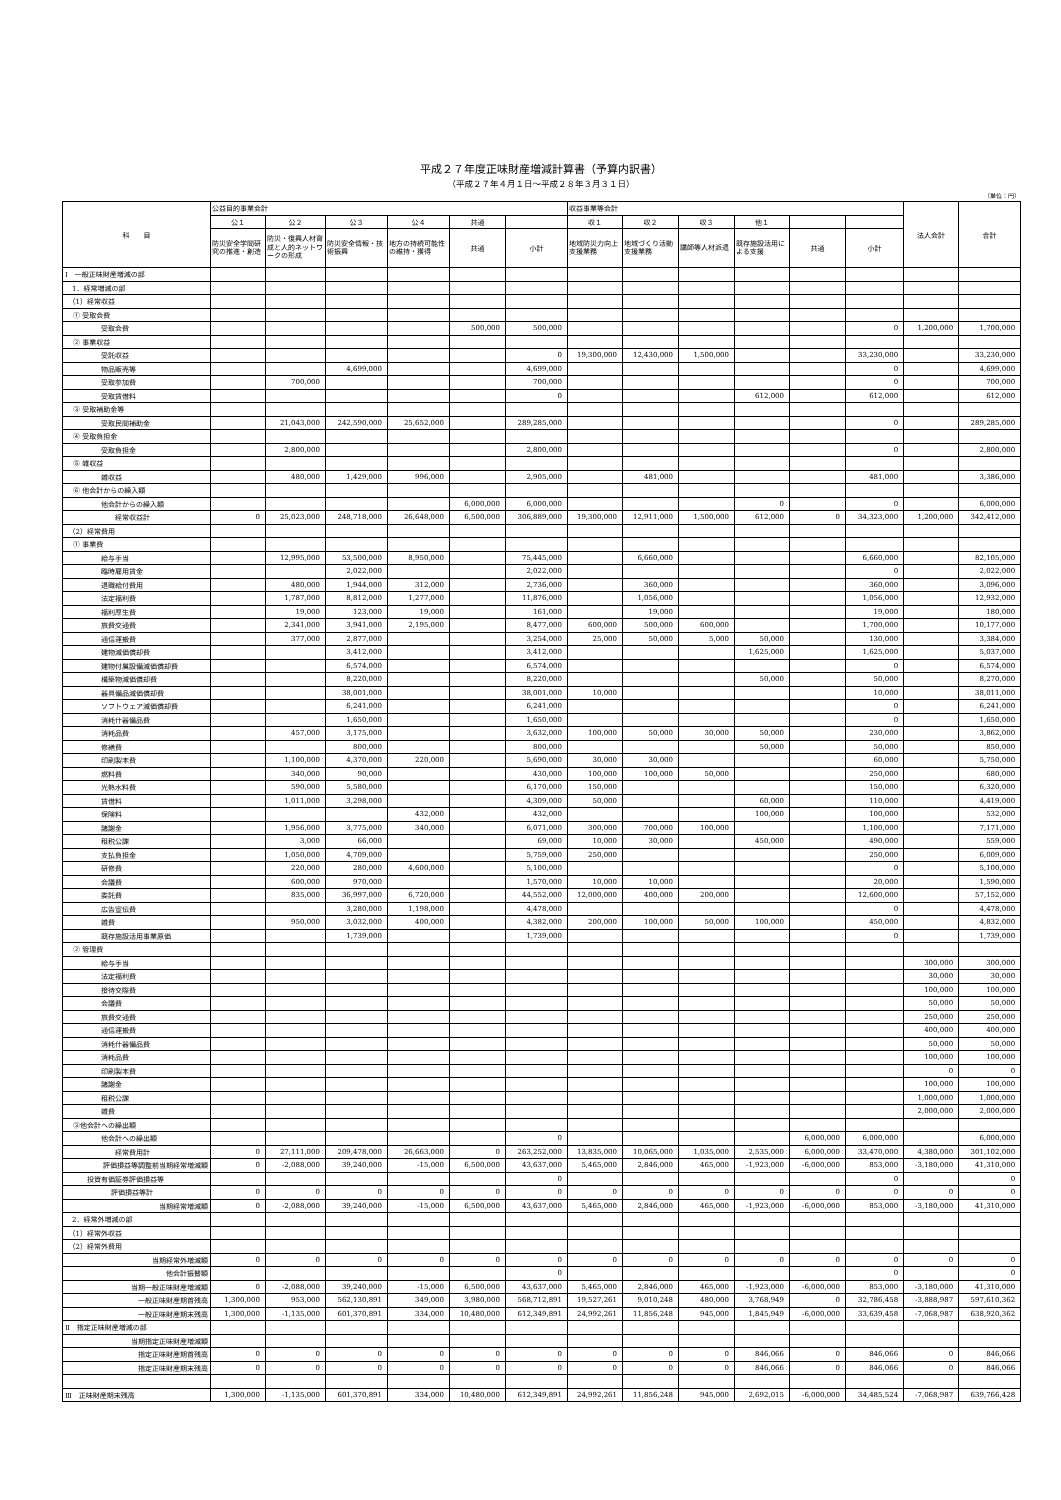平成２７年度正味財産増減計算書（予算内訳書）
（平成２７年４月１日～平成２８年３月３１日）
（単位：円）
| 科 目 | 公益目的事業会計 | | | | | | 収益事業等会計 | | | | | | 法人会計 | 合計 |
| --- | --- | --- | --- | --- | --- | --- | --- | --- | --- | --- | --- | --- | --- | --- |
| | 公１ | 公２ | 公３ | 公４ | 共通 | | 収１ | 収２ | 収３ | 他１ | | | | |
| | 防災安全学間研究の推進・創造 | 防災・復興人材育成と人的ネットワークの形成 | 防災安全情報・技術振興 | 地方の持続可能性の維持・獲得 | 共通 | 小計 | 地域防災力向上支援業務 | 地域づくり活動支援業務 | 講師等人材派遣 | 既存施設活用による支援 | 共通 | 小計 | | |
| Ⅰ 一般正味財産増減の部 | | | | | | | | | | | | | | |
| 1．経常増減の部 | | | | | | | | | | | | | | |
| （1）経常収益 | | | | | | | | | | | | | | |
| ① 受取会費 | | | | | | | | | | | | | | |
| 受取会費 | | | | | 500,000 | 500,000 | | | | | | 0 | 1,200,000 | 1,700,000 |
| ② 事業収益 | | | | | | | | | | | | | | |
| 受託収益 | | | | | | 0 | 19,300,000 | 12,430,000 | 1,500,000 | | | 33,230,000 | | 33,230,000 |
| 物品販売等 | | | 4,699,000 | | | 4,699,000 | | | | | | 0 | | 4,699,000 |
| 受取参加費 | | 700,000 | | | | 700,000 | | | | | | 0 | | 700,000 |
| 受取賃借料 | | | | | | 0 | | | | 612,000 | | 612,000 | | 612,000 |
| ③ 受取補助金等 | | | | | | | | | | | | | | |
| 受取民間補助金 | | 21,043,000 | 242,590,000 | 25,652,000 | | 289,285,000 | | | | | | 0 | | 289,285,000 |
| ④ 受取負担金 | | | | | | | | | | | | | | |
| 受取負担金 | | 2,800,000 | | | | 2,800,000 | | | | | | 0 | | 2,800,000 |
| ⑤ 雑収益 | | | | | | | | | | | | | | |
| 雑収益 | | 480,000 | 1,429,000 | 996,000 | | 2,905,000 | | 481,000 | | | | 481,000 | | 3,386,000 |
| ⑥ 他会計からの繰入額 | | | | | | | | | | | | | | |
| 他会計からの繰入額 | | | | | 6,000,000 | 6,000,000 | | | | 0 | | 0 | | 6,000,000 |
| 経常収益計 | 0 | 25,023,000 | 248,718,000 | 26,648,000 | 6,500,000 | 306,889,000 | 19,300,000 | 12,911,000 | 1,500,000 | 612,000 | 0 | 34,323,000 | 1,200,000 | 342,412,000 |
| （2）経常費用 | | | | | | | | | | | | | | |
| ① 事業費 | | | | | | | | | | | | | | |
| 給与手当 | | 12,995,000 | 53,500,000 | 8,950,000 | | 75,445,000 | | 6,660,000 | | | | 6,660,000 | | 82,105,000 |
| 臨時雇用賃金 | | | 2,022,000 | | | 2,022,000 | | | | | | 0 | | 2,022,000 |
| 退職給付費用 | | 480,000 | 1,944,000 | 312,000 | | 2,736,000 | | 360,000 | | | | 360,000 | | 3,096,000 |
| 法定福利費 | | 1,787,000 | 8,812,000 | 1,277,000 | | 11,876,000 | | 1,056,000 | | | | 1,056,000 | | 12,932,000 |
| 福利厚生費 | | 19,000 | 123,000 | 19,000 | | 161,000 | | 19,000 | | | | 19,000 | | 180,000 |
| 旅費交通費 | | 2,341,000 | 3,941,000 | 2,195,000 | | 8,477,000 | 600,000 | 500,000 | 600,000 | | | 1,700,000 | | 10,177,000 |
| 通信運搬費 | | 377,000 | 2,877,000 | | | 3,254,000 | 25,000 | 50,000 | 5,000 | 50,000 | | 130,000 | | 3,384,000 |
| 建物減価償却費 | | | 3,412,000 | | | 3,412,000 | | | | 1,625,000 | | 1,625,000 | | 5,037,000 |
| 建物付属設備減価償却費 | | | 6,574,000 | | | 6,574,000 | | | | | | 0 | | 6,574,000 |
| 構築物減価償却費 | | | 8,220,000 | | | 8,220,000 | | | | 50,000 | | 50,000 | | 8,270,000 |
| 器具備品減価償却費 | | | 38,001,000 | | | 38,001,000 | 10,000 | | | | | 10,000 | | 38,011,000 |
| ソフトウェア減価償却費 | | | 6,241,000 | | | 6,241,000 | | | | | | 0 | | 6,241,000 |
| 消耗什器備品費 | | | 1,650,000 | | | 1,650,000 | | | | | | 0 | | 1,650,000 |
| 消耗品費 | | 457,000 | 3,175,000 | | | 3,632,000 | 100,000 | 50,000 | 30,000 | 50,000 | | 230,000 | | 3,862,000 |
| 修繕費 | | | 800,000 | | | 800,000 | | | | 50,000 | | 50,000 | | 850,000 |
| 印刷製本費 | | 1,100,000 | 4,370,000 | 220,000 | | 5,690,000 | 30,000 | 30,000 | | | | 60,000 | | 5,750,000 |
| 燃料費 | | 340,000 | 90,000 | | | 430,000 | 100,000 | 100,000 | 50,000 | | | 250,000 | | 680,000 |
| 光熱水料費 | | 590,000 | 5,580,000 | | | 6,170,000 | 150,000 | | | | | 150,000 | | 6,320,000 |
| 賃借料 | | 1,011,000 | 3,298,000 | | | 4,309,000 | 50,000 | | | 60,000 | | 110,000 | | 4,419,000 |
| 保険料 | | | | 432,000 | | 432,000 | | | | 100,000 | | 100,000 | | 532,000 |
| 諸謝金 | | 1,956,000 | 3,775,000 | 340,000 | | 6,071,000 | 300,000 | 700,000 | 100,000 | | | 1,100,000 | | 7,171,000 |
| 租税公課 | | 3,000 | 66,000 | | | 69,000 | 10,000 | 30,000 | | 450,000 | | 490,000 | | 559,000 |
| 支払負担金 | | 1,050,000 | 4,709,000 | | | 5,759,000 | 250,000 | | | | | 250,000 | | 6,009,000 |
| 研修費 | | 220,000 | 280,000 | 4,600,000 | | 5,100,000 | | | | | | 0 | | 5,100,000 |
| 会議費 | | 600,000 | 970,000 | | | 1,570,000 | 10,000 | 10,000 | | | | 20,000 | | 1,590,000 |
| 委託費 | | 835,000 | 36,997,000 | 6,720,000 | | 44,552,000 | 12,000,000 | 400,000 | 200,000 | | | 12,600,000 | | 57,152,000 |
| 広告宣伝費 | | | 3,280,000 | 1,198,000 | | 4,478,000 | | | | | | 0 | | 4,478,000 |
| 雑費 | | 950,000 | 3,032,000 | 400,000 | | 4,382,000 | 200,000 | 100,000 | 50,000 | 100,000 | | 450,000 | | 4,832,000 |
| 既存施設活用事業原価 | | | 1,739,000 | | | 1,739,000 | | | | | | 0 | | 1,739,000 |
| ② 管理費 | | | | | | | | | | | | | | |
| 給与手当 | | | | | | | | | | | | | 300,000 | 300,000 |
| 法定福利費 | | | | | | | | | | | | | 30,000 | 30,000 |
| 接待交際費 | | | | | | | | | | | | | 100,000 | 100,000 |
| 会議費 | | | | | | | | | | | | | 50,000 | 50,000 |
| 旅費交通費 | | | | | | | | | | | | | 250,000 | 250,000 |
| 通信運搬費 | | | | | | | | | | | | | 400,000 | 400,000 |
| 消耗什器備品費 | | | | | | | | | | | | | 50,000 | 50,000 |
| 消耗品費 | | | | | | | | | | | | | 100,000 | 100,000 |
| 印刷製本費 | | | | | | | | | | | | | 0 | 0 |
| 諸謝金 | | | | | | | | | | | | | 100,000 | 100,000 |
| 租税公課 | | | | | | | | | | | | | 1,000,000 | 1,000,000 |
| 雑費 | | | | | | | | | | | | | 2,000,000 | 2,000,000 |
| ③他会計への繰出額 | | | | | | | | | | | | | | |
| 他会計への繰出額 | | | | | | 0 | | | | | 6,000,000 | 6,000,000 | | 6,000,000 |
| 経常費用計 | 0 | 27,111,000 | 209,478,000 | 26,663,000 | 0 | 263,252,000 | 13,835,000 | 10,065,000 | 1,035,000 | 2,535,000 | 6,000,000 | 33,470,000 | 4,380,000 | 301,102,000 |
| 評価損益等調整前当期経常増減額 | 0 | -2,088,000 | 39,240,000 | -15,000 | 6,500,000 | 43,637,000 | 5,465,000 | 2,846,000 | 465,000 | -1,923,000 | -6,000,000 | 853,000 | -3,180,000 | 41,310,000 |
| 投資有価証券評価損益等 | | | | | | 0 | | | | | | 0 | | 0 |
| 評価損益等計 | 0 | 0 | 0 | 0 | 0 | 0 | 0 | 0 | 0 | 0 | 0 | 0 | 0 | 0 |
| 当期経常増減額 | 0 | -2,088,000 | 39,240,000 | -15,000 | 6,500,000 | 43,637,000 | 5,465,000 | 2,846,000 | 465,000 | -1,923,000 | -6,000,000 | 853,000 | -3,180,000 | 41,310,000 |
| 2．経常外増減の部 | | | | | | | | | | | | | | |
| （1）経常外収益 | | | | | | | | | | | | | | |
| （2）経常外費用 | | | | | | | | | | | | | | |
| 当期経常外増減額 | 0 | 0 | 0 | 0 | 0 | 0 | 0 | 0 | 0 | 0 | 0 | 0 | 0 | 0 |
| 他会計振替額 | | | | | | 0 | | | | | | 0 | | 0 |
| 当期一般正味財産増減額 | 0 | -2,088,000 | 39,240,000 | -15,000 | 6,500,000 | 43,637,000 | 5,465,000 | 2,846,000 | 465,000 | -1,923,000 | -6,000,000 | 853,000 | -3,180,000 | 41,310,000 |
| 一般正味財産期首残高 | 1,300,000 | 953,000 | 562,130,891 | 349,000 | 3,980,000 | 568,712,891 | 19,527,261 | 9,010,248 | 480,000 | 3,768,949 | 0 | 32,786,458 | -3,888,987 | 597,610,362 |
| 一般正味財産期末残高 | 1,300,000 | -1,135,000 | 601,370,891 | 334,000 | 10,480,000 | 612,349,891 | 24,992,261 | 11,856,248 | 945,000 | 1,845,949 | -6,000,000 | 33,639,458 | -7,068,987 | 638,920,362 |
| Ⅱ 指定正味財産増減の部 | | | | | | | | | | | | | | |
| 当期指定正味財産増減額 | | | | | | | | | | | | | | |
| 指定正味財産期首残高 | 0 | 0 | 0 | 0 | 0 | 0 | 0 | 0 | 0 | 846,066 | 0 | 846,066 | 0 | 846,066 |
| 指定正味財産期末残高 | 0 | 0 | 0 | 0 | 0 | 0 | 0 | 0 | 0 | 846,066 | 0 | 846,066 | 0 | 846,066 |
| Ⅲ 正味財産期末残高 | 1,300,000 | -1,135,000 | 601,370,891 | 334,000 | 10,480,000 | 612,349,891 | 24,992,261 | 11,856,248 | 945,000 | 2,692,015 | -6,000,000 | 34,485,524 | -7,068,987 | 639,766,428 |